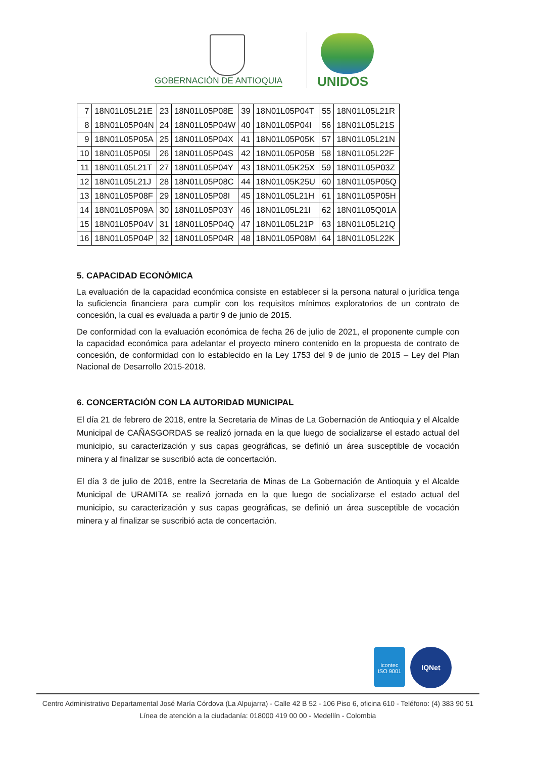GOBERNACIÓN DE ANTIOQUIA UNIDOS
| 7 | 18N01L05L21E | 23 | 18N01L05P08E | 39 | 18N01L05P04T | 55 | 18N01L05L21R |
| 8 | 18N01L05P04N | 24 | 18N01L05P04W | 40 | 18N01L05P04I | 56 | 18N01L05L21S |
| 9 | 18N01L05P05A | 25 | 18N01L05P04X | 41 | 18N01L05P05K | 57 | 18N01L05L21N |
| 10 | 18N01L05P05I | 26 | 18N01L05P04S | 42 | 18N01L05P05B | 58 | 18N01L05L22F |
| 11 | 18N01L05L21T | 27 | 18N01L05P04Y | 43 | 18N01L05K25X | 59 | 18N01L05P03Z |
| 12 | 18N01L05L21J | 28 | 18N01L05P08C | 44 | 18N01L05K25U | 60 | 18N01L05P05Q |
| 13 | 18N01L05P08F | 29 | 18N01L05P08I | 45 | 18N01L05L21H | 61 | 18N01L05P05H |
| 14 | 18N01L05P09A | 30 | 18N01L05P03Y | 46 | 18N01L05L21I | 62 | 18N01L05Q01A |
| 15 | 18N01L05P04V | 31 | 18N01L05P04Q | 47 | 18N01L05L21P | 63 | 18N01L05L21Q |
| 16 | 18N01L05P04P | 32 | 18N01L05P04R | 48 | 18N01L05P08M | 64 | 18N01L05L22K |
5. CAPACIDAD ECONÓMICA
La evaluación de la capacidad económica consiste en establecer si la persona natural o jurídica tenga la suficiencia financiera para cumplir con los requisitos mínimos exploratorios de un contrato de concesión, la cual es evaluada a partir 9 de junio de 2015.
De conformidad con la evaluación económica de fecha 26 de julio de 2021, el proponente cumple con la capacidad económica para adelantar el proyecto minero contenido en la propuesta de contrato de concesión, de conformidad con lo establecido en la Ley 1753 del 9 de junio de 2015 – Ley del Plan Nacional de Desarrollo 2015-2018.
6. CONCERTACIÓN CON LA AUTORIDAD MUNICIPAL
El día 21 de febrero de 2018, entre la Secretaria de Minas de La Gobernación de Antioquia y el Alcalde Municipal de CAÑASGORDAS se realizó jornada en la que luego de socializarse el estado actual del municipio, su caracterización y sus capas geográficas, se definió un área susceptible de vocación minera y al finalizar se suscribió acta de concertación.
El día 3 de julio de 2018, entre la Secretaria de Minas de La Gobernación de Antioquia y el Alcalde Municipal de URAMITA se realizó jornada en la que luego de socializarse el estado actual del municipio, su caracterización y sus capas geográficas, se definió un área susceptible de vocación minera y al finalizar se suscribió acta de concertación.
icontec
ISO 9001
IQNet
Centro Administrativo Departamental José María Córdova (La Alpujarra) - Calle 42 B 52 - 106 Piso 6, oficina 610 - Teléfono: (4) 383 90 51
Línea de atención a la ciudadanía: 018000 419 00 00 - Medellín - Colombia